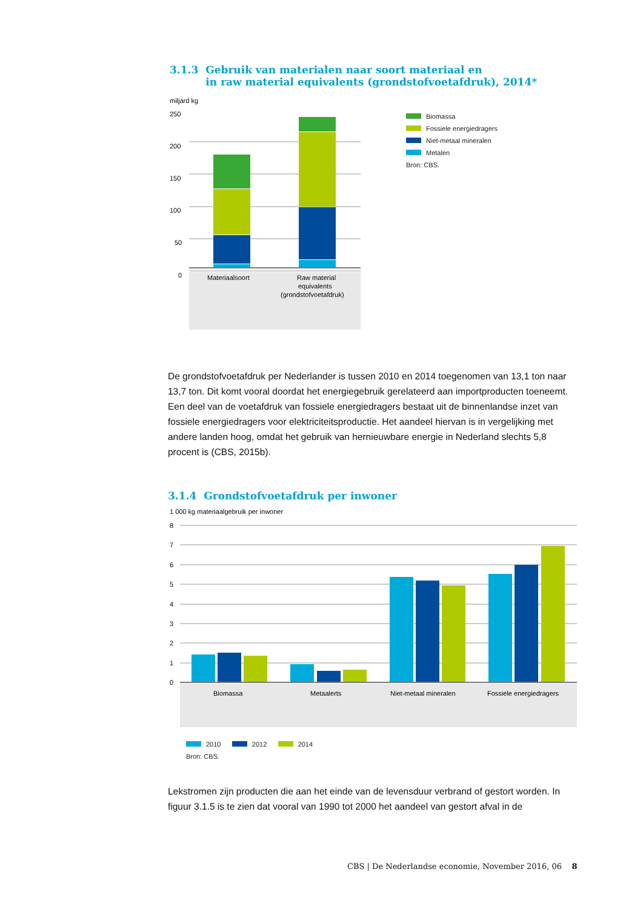3.1.3 Gebruik van materialen naar soort materiaal en
in raw material equivalents (grondstofvoetafdruk), 2014*
miljard kg
250
200
150
100
50
0
Materiaalsoort
Raw material
equivalents
(grondstofvoetafdruk)
Biomassa
Fossiele energiedragers
Niet-metaal mineralen
Metalen
Bron: CBS.
De grondstofvoetafdruk per Nederlander is tussen 2010 en 2014 toegenomen van 13,1 ton naar 13,7 ton. Dit komt vooral doordat het energiegebruik gerelateerd aan importproducten toeneemt. Een deel van de voetafdruk van fossiele energiedragers bestaat uit de binnenlandse inzet van fossiele energiedragers voor elektriciteitsproductie. Het aandeel hiervan is in vergelijking met andere landen hoog, omdat het gebruik van hernieuwbare energie in Nederland slechts 5,8 procent is (CBS, 2015b).
3.1.4 Grondstofvoetafdruk per inwoner
1 000 kg materiaalgebruik per inwoner
8
7
6
5
4
3
2
1
0
Biomassa
Metaalerts
Niet-metaal mineralen
Fossiele energiedragers
2010 2012 2014
Bron: CBS.
Lekstromen zijn producten die aan het einde van de levensduur verbrand of gestort worden. In figuur 3.1.5 is te zien dat vooral van 1990 tot 2000 het aandeel van gestort afval in de
CBS | De Nederlandse economie, November 2016, 06 8